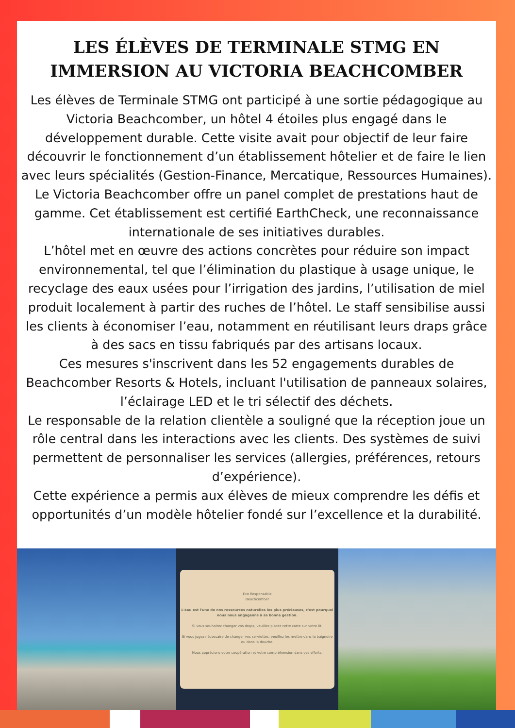LES ÉLÈVES DE TERMINALE STMG EN IMMERSION AU VICTORIA BEACHCOMBER
Les élèves de Terminale STMG ont participé à une sortie pédagogique au Victoria Beachcomber, un hôtel 4 étoiles plus engagé dans le développement durable. Cette visite avait pour objectif de leur faire découvrir le fonctionnement d’un établissement hôtelier et de faire le lien avec leurs spécialités (Gestion-Finance, Mercatique, Ressources Humaines).
Le Victoria Beachcomber offre un panel complet de prestations haut de gamme. Cet établissement est certifié EarthCheck, une reconnaissance internationale de ses initiatives durables.
L’hôtel met en œuvre des actions concrètes pour réduire son impact environnemental, tel que l’élimination du plastique à usage unique, le recyclage des eaux usées pour l’irrigation des jardins, l’utilisation de miel produit localement à partir des ruches de l’hôtel. Le staff sensibilise aussi les clients à économiser l’eau, notamment en réutilisant leurs draps grâce à des sacs en tissu fabriqués par des artisans locaux.
Ces mesures s'inscrivent dans les 52 engagements durables de Beachcomber Resorts & Hotels, incluant l'utilisation de panneaux solaires, l’éclairage LED et le tri sélectif des déchets.
Le responsable de la relation clientèle a souligné que la réception joue un rôle central dans les interactions avec les clients. Des systèmes de suivi permettent de personnaliser les services (allergies, préférences, retours d’expérience).
Cette expérience a permis aux élèves de mieux comprendre les défis et opportunités d’un modèle hôtelier fondé sur l’excellence et la durabilité.
Eco Responsable
Beachcomber
L'eau est l'une de nos ressources naturelles les plus précieuses, c'est pourquoi nous nous engageons à sa bonne gestion.
Si vous souhaitez changer vos draps, veuillez placer cette carte sur votre lit.
Si vous jugez nécessaire de changer vos serviettes, veuillez les mettre dans la baignoire ou dans la douche.
Nous apprécions votre coopération et votre compréhension dans ces efforts.